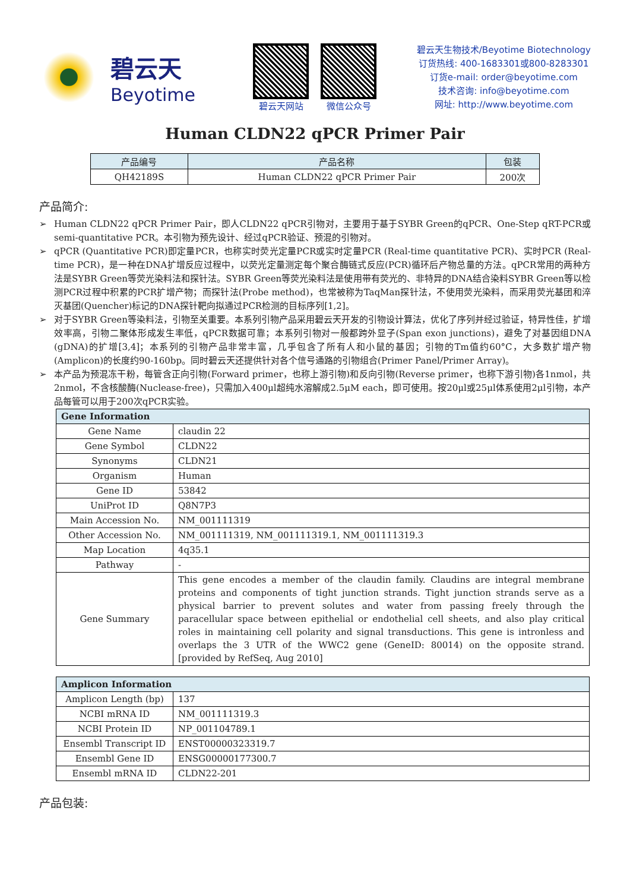碧云天
Beyotime
碧云天网站 微信公众号
碧云天生物技术/Beyotime Biotechnology
订货热线: 400-1683301或800-8283301
订货e-mail: order@beyotime.com
技术咨询: info@beyotime.com
网址: http://www.beyotime.com
Human CLDN22 qPCR Primer Pair
| 产品编号 | 产品名称 | 包装 |
| --- | --- | --- |
| QH42189S | Human CLDN22 qPCR Primer Pair | 200次 |
产品简介:
➢ Human CLDN22 qPCR Primer Pair，即人CLDN22 qPCR引物对，主要用于基于SYBR Green的qPCR、One-Step qRT-PCR或semi-quantitative PCR。本引物为预先设计、经过qPCR验证、预混的引物对。
➢ qPCR (Quantitative PCR)即定量PCR，也称实时荧光定量PCR或实时定量PCR (Real-time quantitative PCR)、实时PCR (Real-time PCR)，是一种在DNA扩增反应过程中，以荧光定量测定每个聚合酶链式反应(PCR)循环后产物总量的方法。qPCR常用的两种方法是SYBR Green等荧光染料法和探针法。SYBR Green等荧光染料法是使用带有荧光的、非特异的DNA结合染料SYBR Green等以检测PCR过程中积累的PCR扩增产物；而探针法(Probe method)，也常被称为TaqMan探针法，不使用荧光染料，而采用荧光基团和淬灭基团(Quencher)标记的DNA探针靶向拟通过PCR检测的目标序列[1,2]。
➢ 对于SYBR Green等染料法，引物至关重要。本系列引物产品采用碧云天开发的引物设计算法，优化了序列并经过验证，特异性佳，扩增效率高，引物二聚体形成发生率低，qPCR数据可靠；本系列引物对一般都跨外显子(Span exon junctions)，避免了对基因组DNA (gDNA)的扩增[3,4]；本系列的引物产品非常丰富，几乎包含了所有人和小鼠的基因；引物的Tm值约60°C，大多数扩增产物(Amplicon)的长度约90-160bp。同时碧云天还提供针对各个信号通路的引物组合(Primer Panel/Primer Array)。
➢ 本产品为预混冻干粉，每管含正向引物(Forward primer，也称上游引物)和反向引物(Reverse primer，也称下游引物)各1nmol，共2nmol，不含核酸酶(Nuclease-free)，只需加入400μl超纯水溶解成2.5μM each，即可使用。按20μl或25μl体系使用2μl引物，本产品每管可以用于200次qPCR实验。
| Gene Information | |
| --- | --- |
| Gene Name | claudin 22 |
| Gene Symbol | CLDN22 |
| Synonyms | CLDN21 |
| Organism | Human |
| Gene ID | 53842 |
| UniProt ID | Q8N7P3 |
| Main Accession No. | NM_001111319 |
| Other Accession No. | NM_001111319, NM_001111319.1, NM_001111319.3 |
| Map Location | 4q35.1 |
| Pathway | - |
| Gene Summary | This gene encodes a member of the claudin family. Claudins are integral membrane proteins and components of tight junction strands. Tight junction strands serve as a physical barrier to prevent solutes and water from passing freely through the paracellular space between epithelial or endothelial cell sheets, and also play critical roles in maintaining cell polarity and signal transductions. This gene is intronless and overlaps the 3 UTR of the WWC2 gene (GeneID: 80014) on the opposite strand. [provided by RefSeq, Aug 2010] |
| Amplicon Information | |
| --- | --- |
| Amplicon Length (bp) | 137 |
| NCBI mRNA ID | NM_001111319.3 |
| NCBI Protein ID | NP_001104789.1 |
| Ensembl Transcript ID | ENST00000323319.7 |
| Ensembl Gene ID | ENSG00000177300.7 |
| Ensembl mRNA ID | CLDN22-201 |
产品包装: